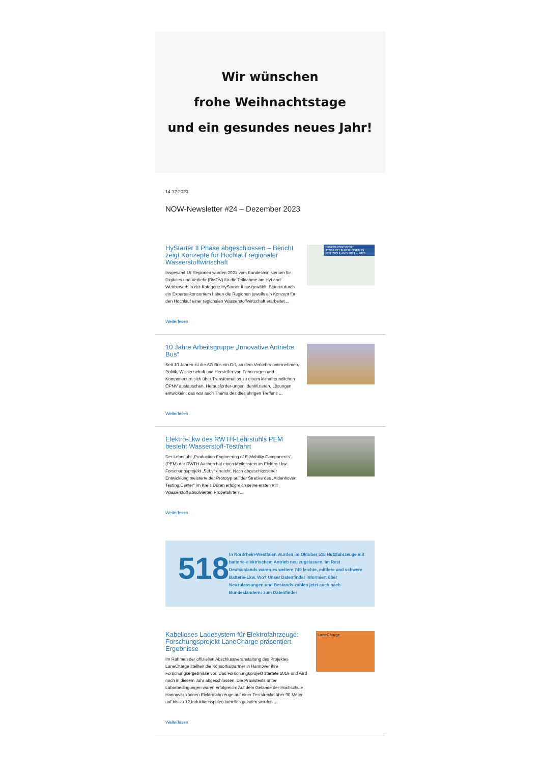Wir wünschen
frohe Weihnachtstage
und ein gesundes neues Jahr!
14.12.2023
NOW-Newsletter #24 – Dezember 2023
HyStarter II Phase abgeschlossen – Bericht zeigt Konzepte für Hochlauf regionaler Wasserstoffwirtschaft
Insgesamt 15 Regionen wurden 2021 vom Bundesministerium für Digitales und Verkehr (BMDV) für die Teilnahme am HyLand-Wettbewerb in der Kategorie HyStarter II ausgewählt. Betreut durch ein Expertenkonsortium haben die Regionen jeweils ein Konzept für den Hochlauf einer regionalen Wasserstoffwirtschaft erarbeitet ...
Weiterlesen
ERGEBNISBERICHT HYSTARTER-REGIONEN IN DEUTSCHLAND 2021 – 2023
10 Jahre Arbeitsgruppe „Innovative Antriebe Bus“
Seit 10 Jahren ist die AG Bus ein Ort, an dem Verkehrs-unternehmen, Politik, Wissenschaft und Hersteller von Fahrzeugen und Komponenten sich über Transformation zu einem klimafreundlichen ÖPNV austauschen. Herausforder-ungen identifizieren, Lösungen entwickeln: das war auch Thema des diesjährigen Treffens ...
Weiterlesen
Elektro-Lkw des RWTH-Lehrstuhls PEM besteht Wasserstoff-Testfahrt
Der Lehrstuhl „Production Engineering of E-Mobility Components“ (PEM) der RWTH Aachen hat einen Meilenstein im Elektro-Lkw-Forschungsprojekt „SeLv“ erreicht. Nach abgeschlossener Entwicklung meisterte der Prototyp auf der Strecke des „Aldenhoven Testing Center“ im Kreis Düren erfolgreich seine ersten mit Wasserstoff absolvierten Probefahrten ...
Weiterlesen
518
In Nordrhein-Westfalen wurden im Oktober 518 Nutzfahrzeuge mit batterie-elektrischem Antrieb neu zugelassen. Im Rest Deutschlands waren es weitere 749 leichte, mittlere und schwere Batterie-Lkw. Wo? Unser Datenfinder informiert über Neuzulassungen und Bestands-zahlen jetzt auch nach Bundesländern: zum Datenfinder
Kabelloses Ladesystem für Elektrofahrzeuge: Forschungsprojekt LaneCharge präsentiert Ergebnisse
Im Rahmen der offiziellen Abschlussveranstaltung des Projektes LaneCharge stellten die Konsortialpartner in Hannover ihre Forschungsergebnisse vor. Das Forschungsprojekt startete 2019 und wird noch in diesem Jahr abgeschlossen. Die Praxistests unter Laborbedingungen waren erfolgreich: Auf dem Gelände der Hochschule Hannover können Elektrofahrzeuge auf einer Teststrecke über 90 Meter auf bis zu 12 Induktionsspulen kabellos geladen werden ...
Weiterlesen
LaneCharge